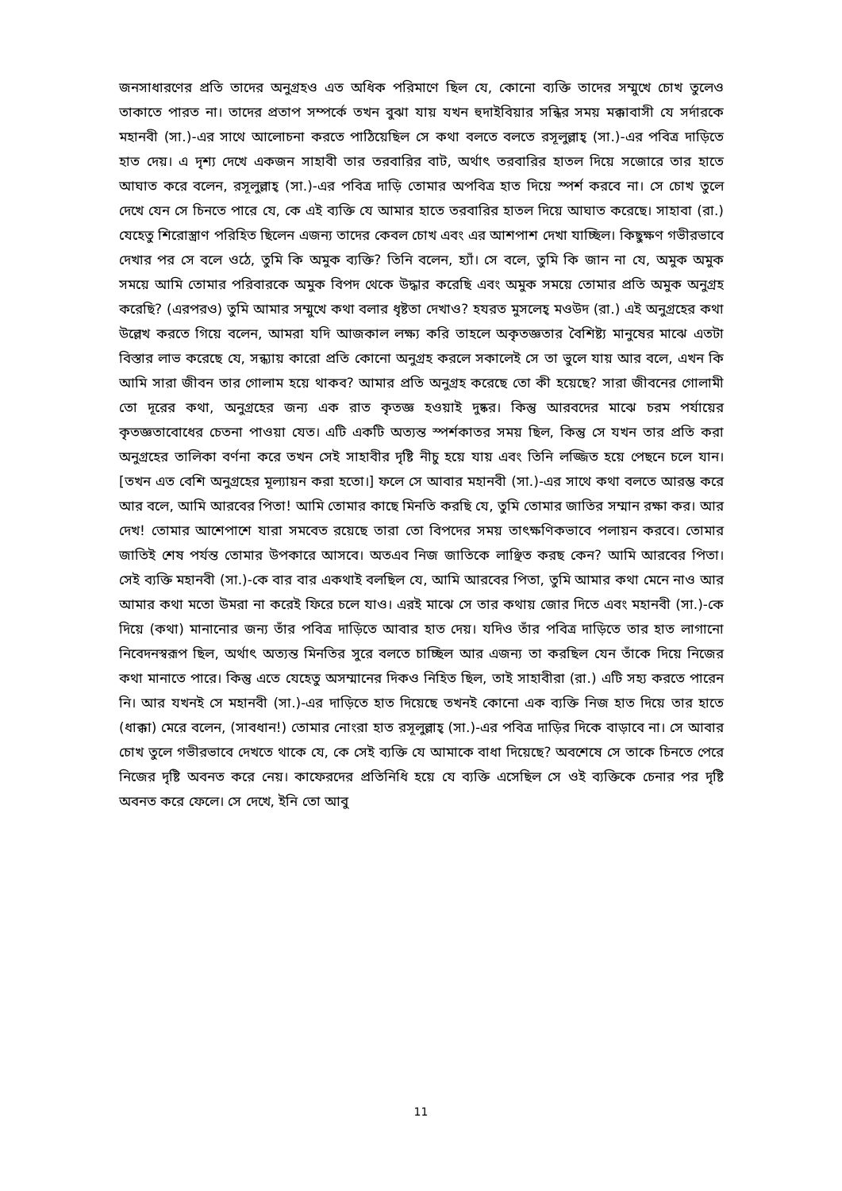জনসাধারণের প্রতি তাদের অনুগ্রহও এত অধিক পরিমাণে ছিল যে, কোনো ব্যক্তি তাদের সম্মুখে চোখ তুলেও তাকাতে পারত না। তাদের প্রতাপ সম্পর্কে তখন বুঝা যায় যখন হুদাইবিয়ার সন্ধির সময় মক্কাবাসী যে সর্দারকে মহানবী (সা.)-এর সাথে আলোচনা করতে পাঠিয়েছিল সে কথা বলতে বলতে রসূলুল্লাহ্ (সা.)-এর পবিত্র দাড়িতে হাত দেয়। এ দৃশ্য দেখে একজন সাহাবী তার তরবারির বাট, অর্থাৎ তরবারির হাতল দিয়ে সজোরে তার হাতে আঘাত করে বলেন, রসূলুল্লাহ্ (সা.)-এর পবিত্র দাড়ি তোমার অপবিত্র হাত দিয়ে স্পর্শ করবে না। সে চোখ তুলে দেখে যেন সে চিনতে পারে যে, কে এই ব্যক্তি যে আমার হাতে তরবারির হাতল দিয়ে আঘাত করেছে। সাহাবা (রা.) যেহেতু শিরোস্ত্রাণ পরিহিত ছিলেন এজন্য তাদের কেবল চোখ এবং এর আশপাশ দেখা যাচ্ছিল। কিছুক্ষণ গভীরভাবে দেখার পর সে বলে ওঠে, তুমি কি অমুক ব্যক্তি? তিনি বলেন, হ্যাঁ। সে বলে, তুমি কি জান না যে, অমুক অমুক সময়ে আমি তোমার পরিবারকে অমুক বিপদ থেকে উদ্ধার করেছি এবং অমুক সময়ে তোমার প্রতি অমুক অনুগ্রহ করেছি? (এরপরও) তুমি আমার সম্মুখে কথা বলার ধৃষ্টতা দেখাও? হযরত মুসলেহ্ মওউদ (রা.) এই অনুগ্রহের কথা উল্লেখ করতে গিয়ে বলেন, আমরা যদি আজকাল লক্ষ্য করি তাহলে অকৃতজ্ঞতার বৈশিষ্ট্য মানুষের মাঝে এতটা বিস্তার লাভ করেছে যে, সন্ধ্যায় কারো প্রতি কোনো অনুগ্রহ করলে সকালেই সে তা ভুলে যায় আর বলে, এখন কি আমি সারা জীবন তার গোলাম হয়ে থাকব? আমার প্রতি অনুগ্রহ করেছে তো কী হয়েছে? সারা জীবনের গোলামী তো দূরের কথা, অনুগ্রহের জন্য এক রাত কৃতজ্ঞ হওয়াই দুষ্কর। কিন্তু আরবদের মাঝে চরম পর্যায়ের কৃতজ্ঞতাবোধের চেতনা পাওয়া যেত। এটি একটি অত্যন্ত স্পর্শকাতর সময় ছিল, কিন্তু সে যখন তার প্রতি করা অনুগ্রহের তালিকা বর্ণনা করে তখন সেই সাহাবীর দৃষ্টি নীচু হয়ে যায় এবং তিনি লজ্জিত হয়ে পেছনে চলে যান। [তখন এত বেশি অনুগ্রহের মূল্যায়ন করা হতো।] ফলে সে আবার মহানবী (সা.)-এর সাথে কথা বলতে আরম্ভ করে আর বলে, আমি আরবের পিতা! আমি তোমার কাছে মিনতি করছি যে, তুমি তোমার জাতির সম্মান রক্ষা কর। আর দেখ! তোমার আশেপাশে যারা সমবেত রয়েছে তারা তো বিপদের সময় তাৎক্ষণিকভাবে পলায়ন করবে। তোমার জাতিই শেষ পর্যন্ত তোমার উপকারে আসবে। অতএব নিজ জাতিকে লাঞ্ছিত করছ কেন? আমি আরবের পিতা। সেই ব্যক্তি মহানবী (সা.)-কে বার বার একথাই বলছিল যে, আমি আরবের পিতা, তুমি আমার কথা মেনে নাও আর আমার কথা মতো উমরা না করেই ফিরে চলে যাও। এরই মাঝে সে তার কথায় জোর দিতে এবং মহানবী (সা.)-কে দিয়ে (কথা) মানানোর জন্য তাঁর পবিত্র দাড়িতে আবার হাত দেয়। যদিও তাঁর পবিত্র দাড়িতে তার হাত লাগানো নিবেদনস্বরূপ ছিল, অর্থাৎ অত্যন্ত মিনতির সুরে বলতে চাচ্ছিল আর এজন্য তা করছিল যেন তাঁকে দিয়ে নিজের কথা মানাতে পারে। কিন্তু এতে যেহেতু অসম্মানের দিকও নিহিত ছিল, তাই সাহাবীরা (রা.) এটি সহ্য করতে পারেন নি। আর যখনই সে মহানবী (সা.)-এর দাড়িতে হাত দিয়েছে তখনই কোনো এক ব্যক্তি নিজ হাত দিয়ে তার হাতে (ধাক্কা) মেরে বলেন, (সাবধান!) তোমার নোংরা হাত রসূলুল্লাহ্ (সা.)-এর পবিত্র দাড়ির দিকে বাড়াবে না। সে আবার চোখ তুলে গভীরভাবে দেখতে থাকে যে, কে সেই ব্যক্তি যে আমাকে বাধা দিয়েছে? অবশেষে সে তাকে চিনতে পেরে নিজের দৃষ্টি অবনত করে নেয়। কাফেরদের প্রতিনিধি হয়ে যে ব্যক্তি এসেছিল সে ওই ব্যক্তিকে চেনার পর দৃষ্টি অবনত করে ফেলে। সে দেখে, ইনি তো আবু
11